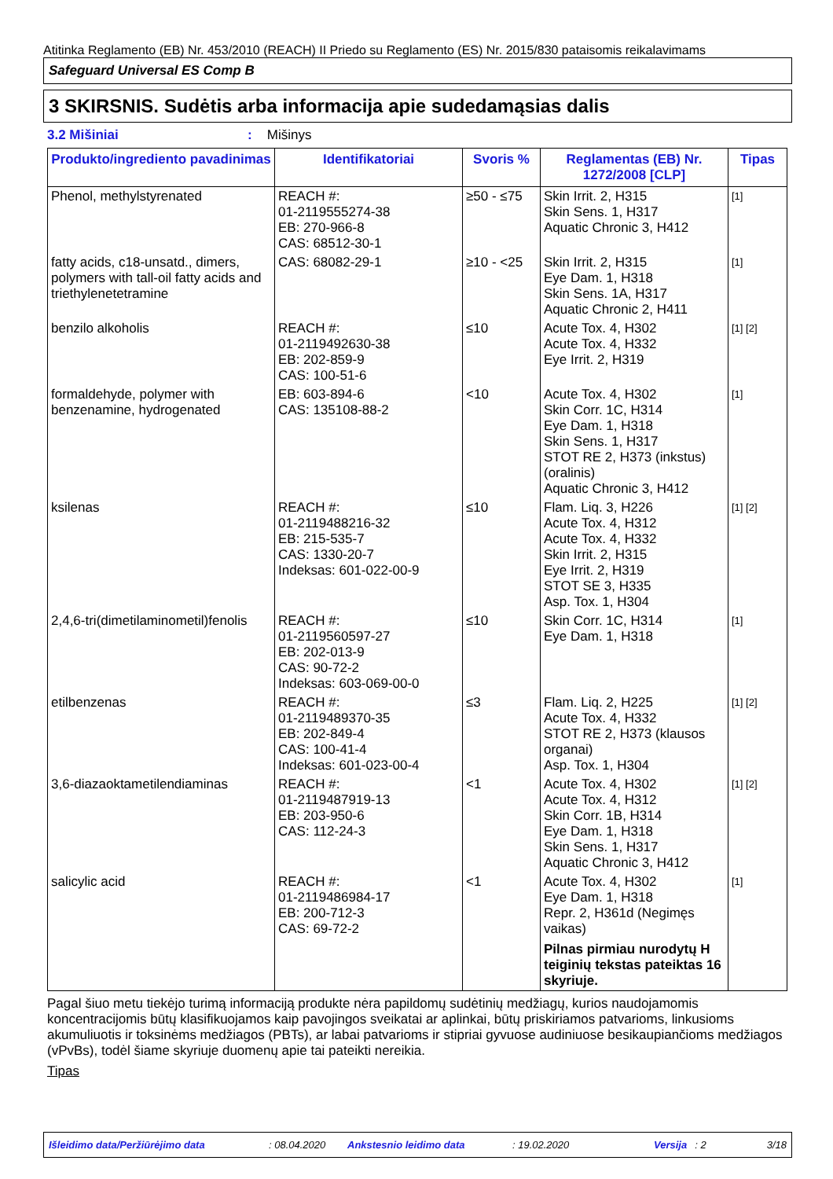Atitinka Reglamento (EB) Nr. 453/2010 (REACH) II Priedo su Reglamento (ES) Nr. 2015/830 pataisomis reikalavimams
Safeguard Universal ES Comp B
3 SKIRSNIS. Sudėtis arba informacija apie sudedamąsias dalis
3.2 Mišiniai: Mišinys
| Produkto/ingrediento pavadinimas | Identifikatoriai | Svoris % | Reglamentas (EB) Nr. 1272/2008 [CLP] | Tipas |
| --- | --- | --- | --- | --- |
| Phenol, methylstyrenated | REACH #: 01-2119555274-38 EB: 270-966-8 CAS: 68512-30-1 | ≥50 - ≤75 | Skin Irrit. 2, H315 Skin Sens. 1, H317 Aquatic Chronic 3, H412 | [1] |
| fatty acids, c18-unsatd., dimers, polymers with tall-oil fatty acids and triethylenetetramine | CAS: 68082-29-1 | ≥10 - <25 | Skin Irrit. 2, H315 Eye Dam. 1, H318 Skin Sens. 1A, H317 Aquatic Chronic 2, H411 | [1] |
| benzilo alkoholis | REACH #: 01-2119492630-38 EB: 202-859-9 CAS: 100-51-6 | ≤10 | Acute Tox. 4, H302 Acute Tox. 4, H332 Eye Irrit. 2, H319 | [1] [2] |
| formaldehyde, polymer with benzenamine, hydrogenated | EB: 603-894-6 CAS: 135108-88-2 | <10 | Acute Tox. 4, H302 Skin Corr. 1C, H314 Eye Dam. 1, H318 Skin Sens. 1, H317 STOT RE 2, H373 (inkstus) (oralinis) Aquatic Chronic 3, H412 | [1] |
| ksilenas | REACH #: 01-2119488216-32 EB: 215-535-7 CAS: 1330-20-7 Indeksas: 601-022-00-9 | ≤10 | Flam. Liq. 3, H226 Acute Tox. 4, H312 Acute Tox. 4, H332 Skin Irrit. 2, H315 Eye Irrit. 2, H319 STOT SE 3, H335 Asp. Tox. 1, H304 | [1] [2] |
| 2,4,6-tri(dimetilaminometil)fenolis | REACH #: 01-2119560597-27 EB: 202-013-9 CAS: 90-72-2 Indeksas: 603-069-00-0 | ≤10 | Skin Corr. 1C, H314 Eye Dam. 1, H318 | [1] |
| etilbenzenas | REACH #: 01-2119489370-35 EB: 202-849-4 CAS: 100-41-4 Indeksas: 601-023-00-4 | ≤3 | Flam. Liq. 2, H225 Acute Tox. 4, H332 STOT RE 2, H373 (klausos organai) Asp. Tox. 1, H304 | [1] [2] |
| 3,6-diazaoktametilendiaminas | REACH #: 01-2119487919-13 EB: 203-950-6 CAS: 112-24-3 | <1 | Acute Tox. 4, H302 Acute Tox. 4, H312 Skin Corr. 1B, H314 Eye Dam. 1, H318 Skin Sens. 1, H317 Aquatic Chronic 3, H412 | [1] [2] |
| salicylic acid | REACH #: 01-2119486984-17 EB: 200-712-3 CAS: 69-72-2 | <1 | Acute Tox. 4, H302 Eye Dam. 1, H318 Repr. 2, H361d (Negimęs vaikas) Pilnas pirmiau nurodytų H teiginių tekstas pateiktas 16 skyriuje. | [1] |
Pagal šiuo metu tiekėjo turimą informaciją produkte nėra papildomų sudėtinių medžiagų, kurios naudojamomis koncentracijomis būtų klasifikuojamos kaip pavojingos sveikatai ar aplinkai, būtų priskiriamos patvarioms, linkusioms akumuliuotis ir toksinėms medžiagos (PBTs), ar labai patvarioms ir stipriai gyvuose audiniuose besikaupiančioms medžiagos (vPvBs), todėl šiame skyriuje duomenų apie tai pateikti nereikia.
Tipas
Išleidimo data/Peržiūrėjimo data: 08.04.2020 Ankstesnio leidimo data: 19.02.2020 Versija: 2 3/18